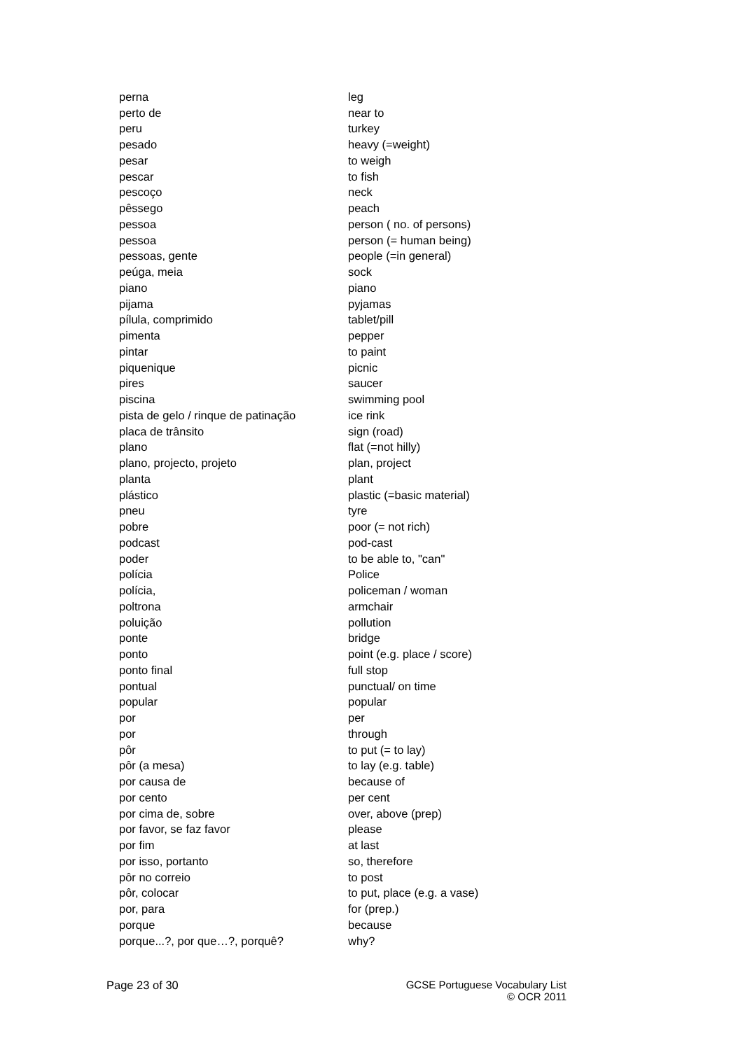| perna | leg |
| perto de | near to |
| peru | turkey |
| pesado | heavy (=weight) |
| pesar | to weigh |
| pescar | to fish |
| pescoço | neck |
| pêssego | peach |
| pessoa | person ( no. of persons) |
| pessoa | person (= human being) |
| pessoas, gente | people (=in general) |
| peúga, meia | sock |
| piano | piano |
| pijama | pyjamas |
| pílula, comprimido | tablet/pill |
| pimenta | pepper |
| pintar | to paint |
| piquenique | picnic |
| pires | saucer |
| piscina | swimming pool |
| pista de gelo / rinque de patinação | ice rink |
| placa de trânsito | sign (road) |
| plano | flat (=not hilly) |
| plano, projecto, projeto | plan, project |
| planta | plant |
| plástico | plastic (=basic material) |
| pneu | tyre |
| pobre | poor (= not rich) |
| podcast | pod-cast |
| poder | to be able to, "can" |
| polícia | Police |
| polícia, | policeman / woman |
| poltrona | armchair |
| poluição | pollution |
| ponte | bridge |
| ponto | point (e.g. place / score) |
| ponto final | full stop |
| pontual | punctual/ on time |
| popular | popular |
| por | per |
| por | through |
| pôr | to put (= to lay) |
| pôr (a mesa) | to lay (e.g. table) |
| por causa de | because of |
| por cento | per cent |
| por cima de, sobre | over, above (prep) |
| por favor, se faz favor | please |
| por fim | at last |
| por isso, portanto | so, therefore |
| pôr no correio | to post |
| pôr, colocar | to put, place (e.g. a vase) |
| por, para | for (prep.) |
| porque | because |
| porque...?, por que…?, porquê? | why? |
Page 23 of 30 GCSE Portuguese Vocabulary List
© OCR 2011